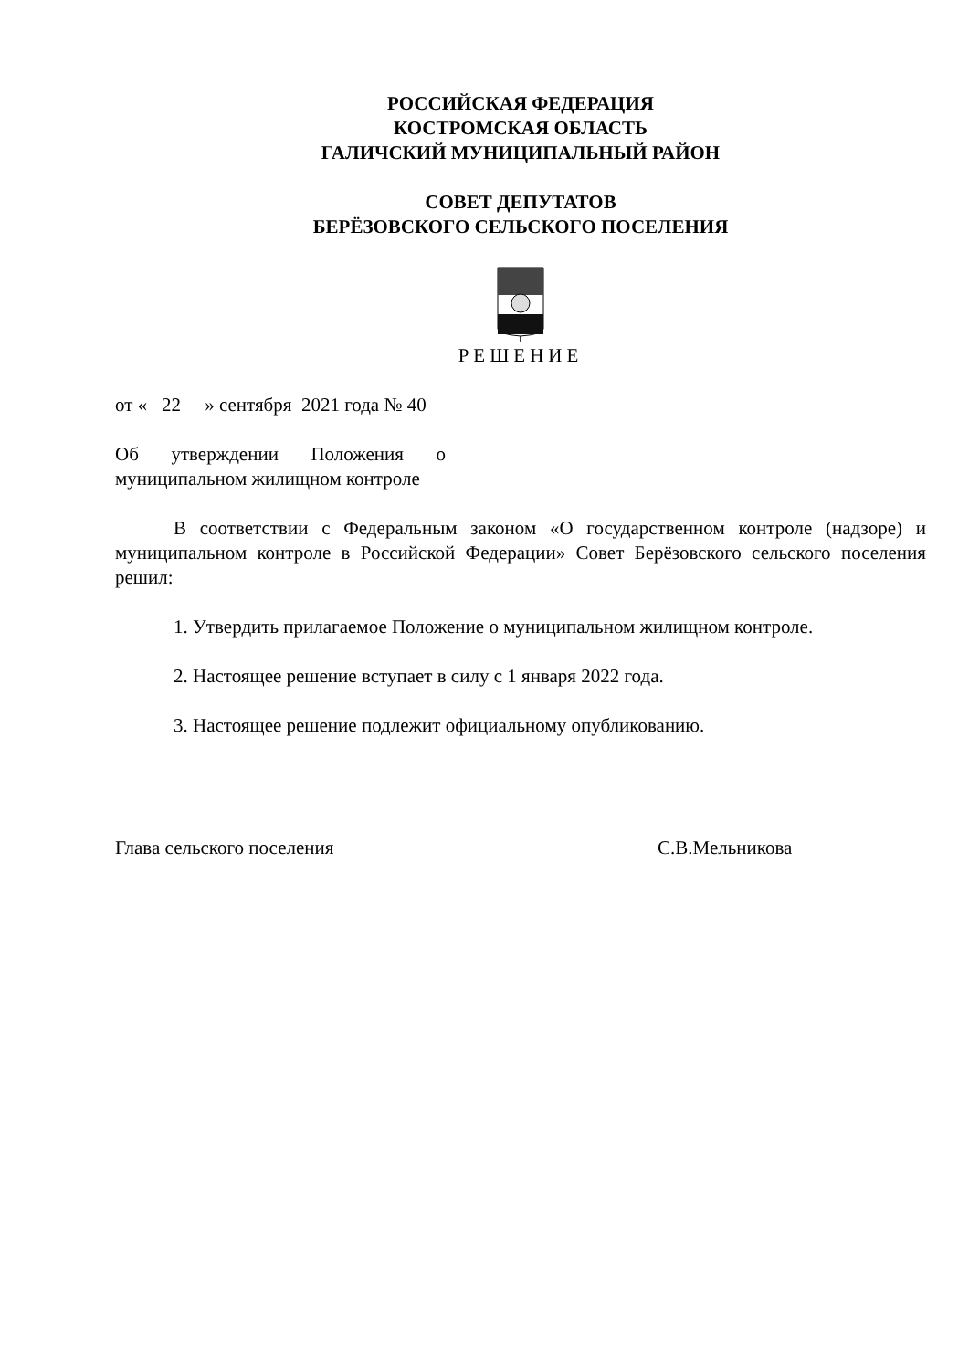РОССИЙСКАЯ ФЕДЕРАЦИЯ
КОСТРОМСКАЯ ОБЛАСТЬ
ГАЛИЧСКИЙ МУНИЦИПАЛЬНЫЙ РАЙОН
СОВЕТ ДЕПУТАТОВ
БЕРЁЗОВСКОГО СЕЛЬСКОГО ПОСЕЛЕНИЯ
РЕШЕНИЕ
от « 22 » сентября 2021 года № 40
Об утверждении Положения о муниципальном жилищном контроле
В соответствии с Федеральным законом «О государственном контроле (надзоре) и муниципальном контроле в Российской Федерации» Совет Берёзовского сельского поселения решил:
1. Утвердить прилагаемое Положение о муниципальном жилищном контроле.
2. Настоящее решение вступает в силу с 1 января 2022 года.
3. Настоящее решение подлежит официальному опубликованию.
Глава сельского поселения С.В.Мельникова